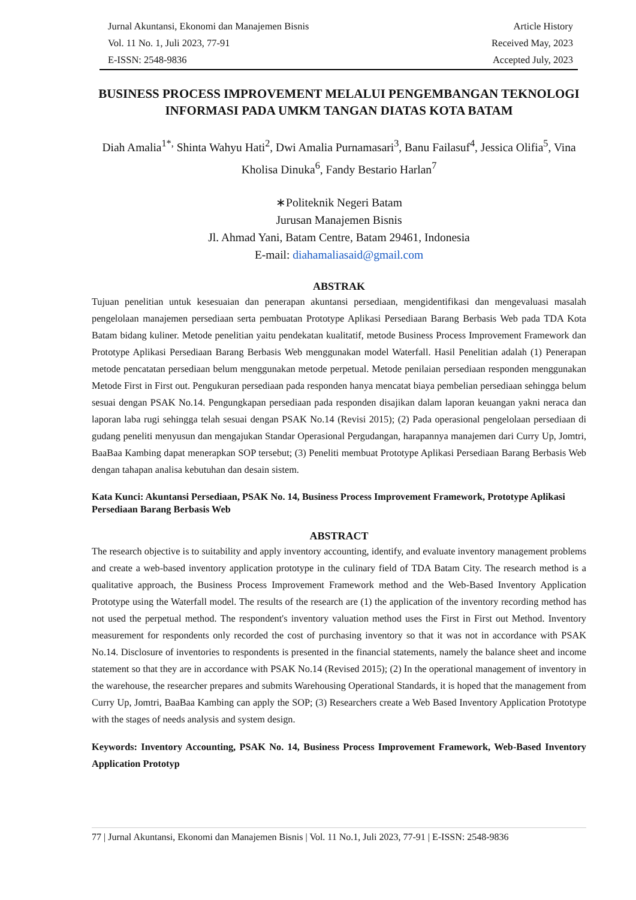Jurnal Akuntansi, Ekonomi dan Manajemen Bisnis
Vol. 11 No. 1, Juli 2023, 77-91
E-ISSN: 2548-9836
Article History
Received May, 2023
Accepted July, 2023
BUSINESS PROCESS IMPROVEMENT MELALUI PENGEMBANGAN TEKNOLOGI INFORMASI PADA UMKM TANGAN DIATAS KOTA BATAM
Diah Amalia<sup>1*,</sup> Shinta Wahyu Hati<sup>2</sup>, Dwi Amalia Purnamasari<sup>3</sup>, Banu Failasuf<sup>4</sup>, Jessica Olifia<sup>5</sup>, Vina Kholisa Dinuka<sup>6</sup>, Fandy Bestario Harlan<sup>7</sup>
∗Politeknik Negeri Batam
Jurusan Manajemen Bisnis
Jl. Ahmad Yani, Batam Centre, Batam 29461, Indonesia
E-mail: diahamaliasaid@gmail.com
ABSTRAK
Tujuan penelitian untuk kesesuaian dan penerapan akuntansi persediaan, mengidentifikasi dan mengevaluasi masalah pengelolaan manajemen persediaan serta pembuatan Prototype Aplikasi Persediaan Barang Berbasis Web pada TDA Kota Batam bidang kuliner. Metode penelitian yaitu pendekatan kualitatif, metode Business Process Improvement Framework dan Prototype Aplikasi Persediaan Barang Berbasis Web menggunakan model Waterfall. Hasil Penelitian adalah (1) Penerapan metode pencatatan persediaan belum menggunakan metode perpetual. Metode penilaian persediaan responden menggunakan Metode First in First out. Pengukuran persediaan pada responden hanya mencatat biaya pembelian persediaan sehingga belum sesuai dengan PSAK No.14. Pengungkapan persediaan pada responden disajikan dalam laporan keuangan yakni neraca dan laporan laba rugi sehingga telah sesuai dengan PSAK No.14 (Revisi 2015); (2) Pada operasional pengelolaan persediaan di gudang peneliti menyusun dan mengajukan Standar Operasional Pergudangan, harapannya manajemen dari Curry Up, Jomtri, BaaBaa Kambing dapat menerapkan SOP tersebut; (3) Peneliti membuat Prototype Aplikasi Persediaan Barang Berbasis Web dengan tahapan analisa kebutuhan dan desain sistem.
Kata Kunci: Akuntansi Persediaan, PSAK No. 14, Business Process Improvement Framework, Prototype Aplikasi Persediaan Barang Berbasis Web
ABSTRACT
The research objective is to suitability and apply inventory accounting, identify, and evaluate inventory management problems and create a web-based inventory application prototype in the culinary field of TDA Batam City. The research method is a qualitative approach, the Business Process Improvement Framework method and the Web-Based Inventory Application Prototype using the Waterfall model. The results of the research are (1) the application of the inventory recording method has not used the perpetual method. The respondent's inventory valuation method uses the First in First out Method. Inventory measurement for respondents only recorded the cost of purchasing inventory so that it was not in accordance with PSAK No.14. Disclosure of inventories to respondents is presented in the financial statements, namely the balance sheet and income statement so that they are in accordance with PSAK No.14 (Revised 2015); (2) In the operational management of inventory in the warehouse, the researcher prepares and submits Warehousing Operational Standards, it is hoped that the management from Curry Up, Jomtri, BaaBaa Kambing can apply the SOP; (3) Researchers create a Web Based Inventory Application Prototype with the stages of needs analysis and system design.
Keywords: Inventory Accounting, PSAK No. 14, Business Process Improvement Framework, Web-Based Inventory Application Prototyp
77 | Jurnal Akuntansi, Ekonomi dan Manajemen Bisnis | Vol. 11 No.1, Juli 2023, 77-91 | E-ISSN: 2548-9836